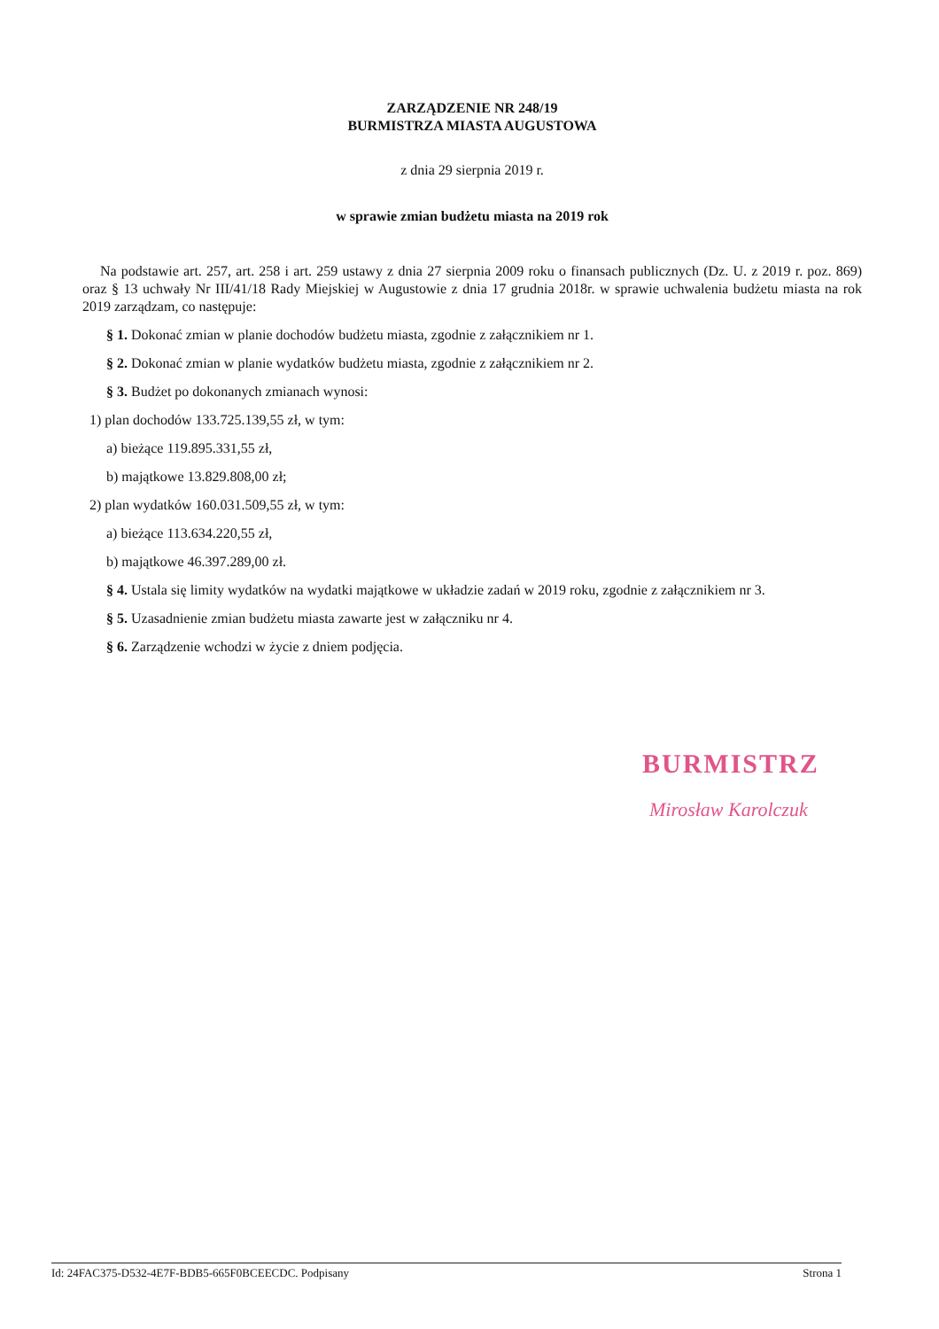ZARZĄDZENIE NR 248/19
BURMISTRZA MIASTA AUGUSTOWA
z dnia 29 sierpnia 2019 r.
w sprawie zmian budżetu miasta na 2019 rok
Na podstawie art. 257, art. 258 i art. 259 ustawy z dnia 27 sierpnia 2009 roku o finansach publicznych (Dz. U. z 2019 r. poz. 869) oraz § 13 uchwały Nr III/41/18 Rady Miejskiej w Augustowie z dnia 17 grudnia 2018r. w sprawie uchwalenia budżetu miasta na rok 2019 zarządzam, co następuje:
§ 1. Dokonać zmian w planie dochodów budżetu miasta, zgodnie z załącznikiem nr 1.
§ 2. Dokonać zmian w planie wydatków budżetu miasta, zgodnie z załącznikiem nr 2.
§ 3. Budżet po dokonanych zmianach wynosi:
1) plan dochodów 133.725.139,55 zł, w tym:
a) bieżące 119.895.331,55 zł,
b) majątkowe 13.829.808,00 zł;
2) plan wydatków 160.031.509,55 zł, w tym:
a) bieżące 113.634.220,55 zł,
b) majątkowe 46.397.289,00 zł.
§ 4. Ustala się limity wydatków na wydatki majątkowe w układzie zadań w 2019 roku, zgodnie z załącznikiem nr 3.
§ 5. Uzasadnienie zmian budżetu miasta zawarte jest w załączniku nr 4.
§ 6. Zarządzenie wchodzi w życie z dniem podjęcia.
BURMISTRZ
Mirosław Karolczuk
Id: 24FAC375-D532-4E7F-BDB5-665F0BCEECDC. Podpisany Strona 1